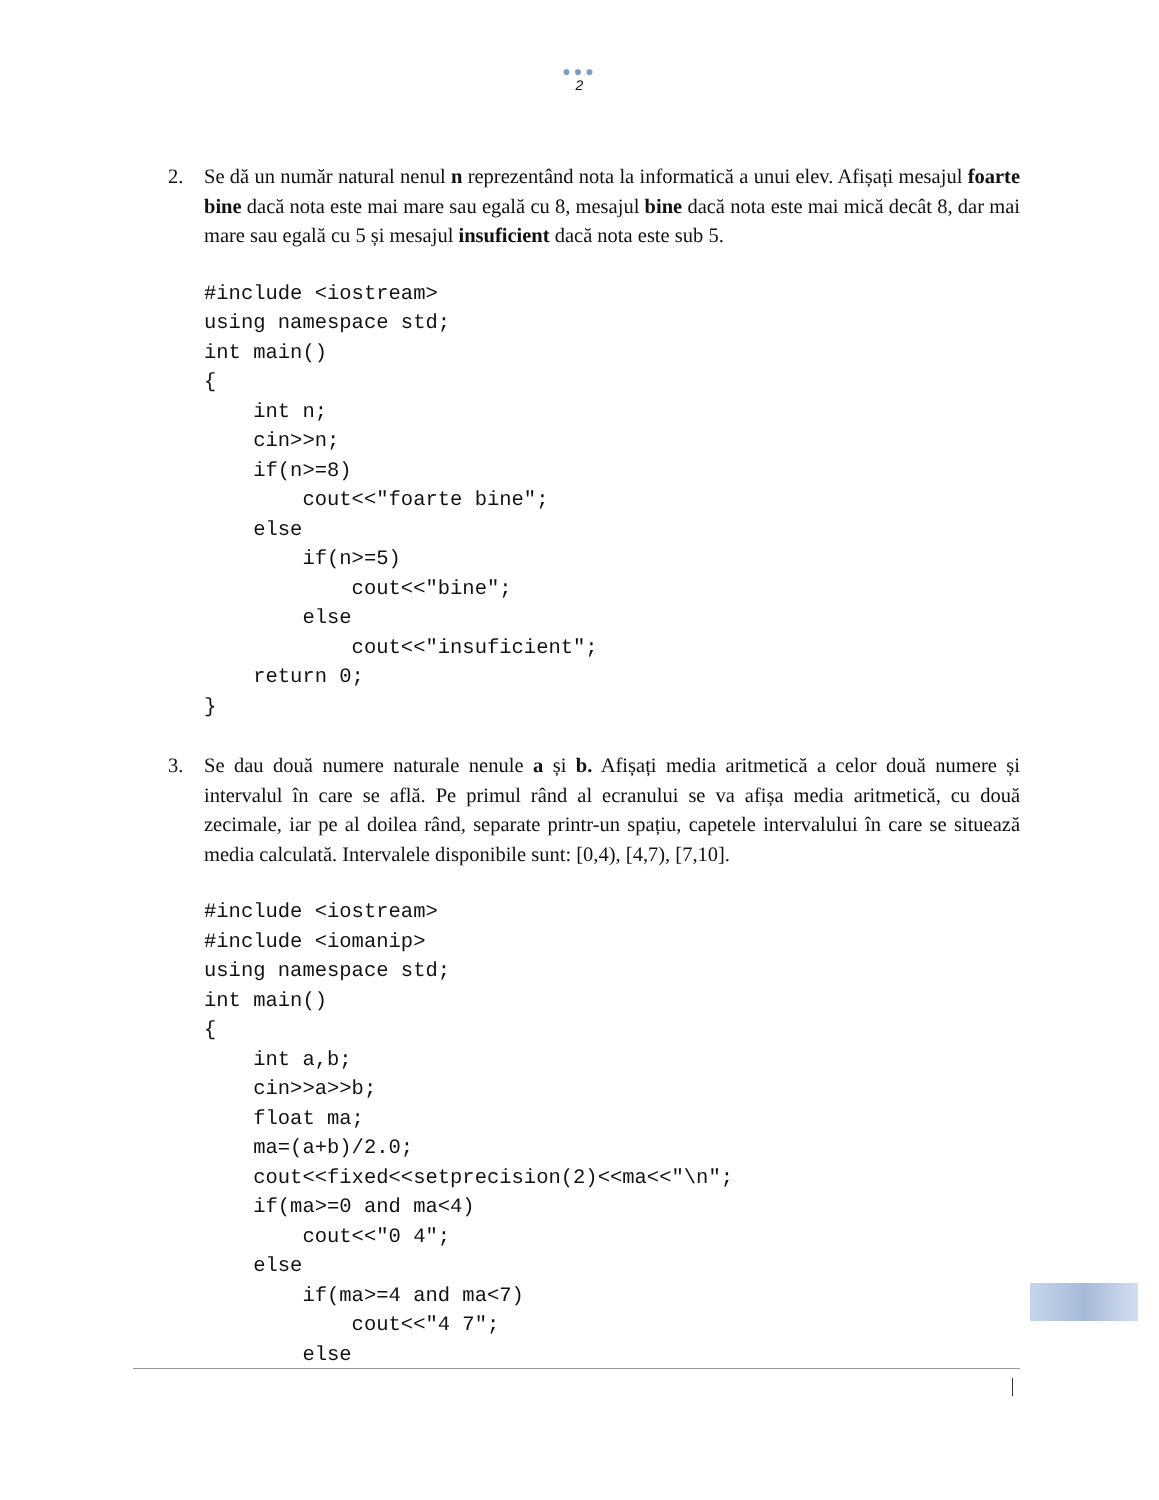●●●
2
2. Se dă un număr natural nenul n reprezentând nota la informatică a unui elev. Afișați mesajul foarte bine dacă nota este mai mare sau egală cu 8, mesajul bine dacă nota este mai mică decât 8, dar mai mare sau egală cu 5 și mesajul insuficient dacă nota este sub 5.
#include <iostream>
using namespace std;
int main()
{
    int n;
    cin>>n;
    if(n>=8)
        cout<<"foarte bine";
    else
        if(n>=5)
            cout<<"bine";
        else
            cout<<"insuficient";
    return 0;
}
3. Se dau două numere naturale nenule a și b. Afișați media aritmetică a celor două numere și intervalul în care se află. Pe primul rând al ecranului se va afișa media aritmetică, cu două zecimale, iar pe al doilea rând, separate printr-un spațiu, capetele intervalului în care se situează media calculată. Intervalele disponibile sunt: [0,4), [4,7), [7,10].
#include <iostream>
#include <iomanip>
using namespace std;
int main()
{
    int a,b;
    cin>>a>>b;
    float ma;
    ma=(a+b)/2.0;
    cout<<fixed<<setprecision(2)<<ma<<"\n";
    if(ma>=0 and ma<4)
        cout<<"0 4";
    else
        if(ma>=4 and ma<7)
            cout<<"4 7";
        else